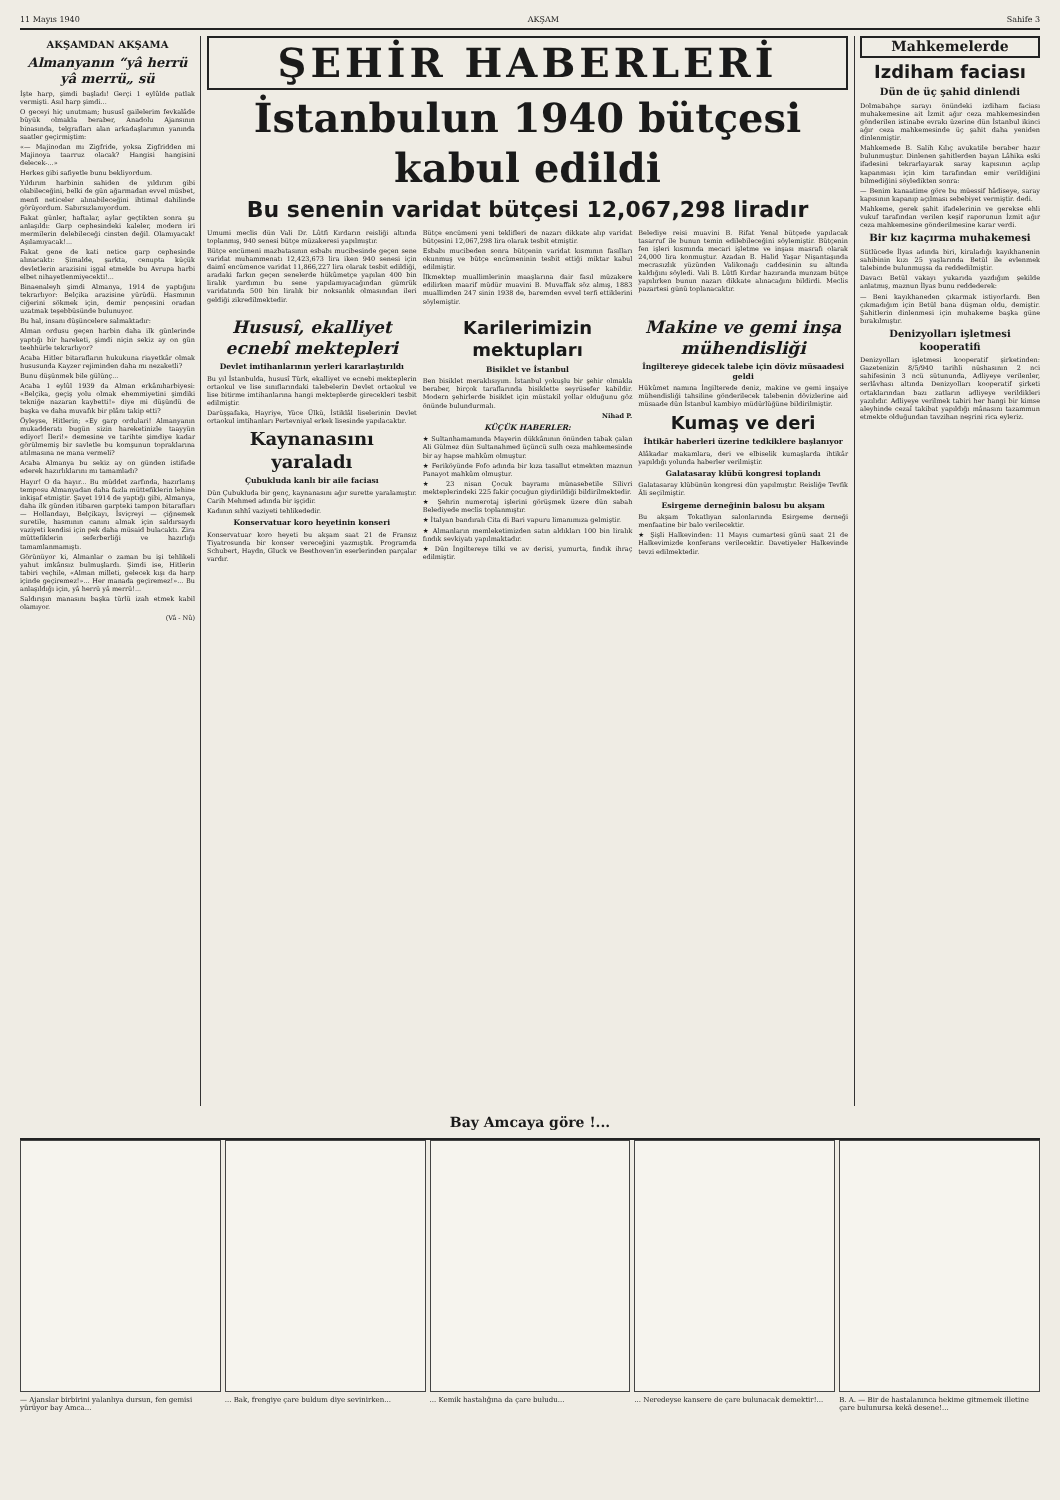11 Mayıs 1940 AKŞAM Sahife 3
AKŞAMDAN AKŞAMA
Almanyanın “yâ herrü yâ merrü„ sü
İşte harp, şimdi başladı! Gerçi 1 eylûlde patlak vermişti. Asıl harp şimdi...
O geceyi hiç unutmam; hususî gailelerim fevkalâde büyük olmakla beraber, Anadolu Ajansının binasında, telgrafları alan arkadaşlarımın yanında saatler geçirmiştim:
«— Majinodan mı Zigfride, yoksa Zigfridden mi Majinoya taarruz olacak? Hangisi hangisini delecek-...»
Herkes gibi safiyetle bunu bekliyordum.
Yıldırım harbinin sahiden de yıldırım gibi olabileceğini, belki de gün ağarmadan evvel müsbet, menfi neticeler alınabileceğini ihtimal dahilinde görüyordum. Sabırsızlanıyordum.
Fakat günler, haftalar, aylar geçtikten sonra şu anlaşıldı: Garp cephesindeki kaleler, modern iri mermilerin delebileceği cinsten değil. Olamıyacak! Aşılamıyacak!...
Fakat gene de kati netice garp cephesinde alınacaktı: Şimalde, şarkta, cenupta küçük devletlerin arazisini işgal etmekle bu Avrupa harbi elbet nihayetlenmiyecekti!...
Binaenaleyh şimdi Almanya, 1914 de yaptığını tekrarlıyor: Belçika arazisine yürüdü. Hasmının ciğerini sökmek için, demir pençesini oradan uzatmak teşebbüsünde bulunuyor.
Bu hal, insanı düşüncelere salmaktadır:
Alman ordusu geçen harbin daha ilk günlerinde yaptığı bir hareketi, şimdi niçin sekiz ay on gün teehhürle tekrarlıyor?
Acaba Hitler bitarafların hukukuna riayetkâr olmak hususunda Kayzer rejiminden daha mı nezaketli?
Bunu düşünmek bile gülünç...
Acaba 1 eylûl 1939 da Alman erkânıharbiyesi: «Belçika, geçiş yolu olmak ehemmiyetini şimdiki tekniğe nazaran kaybetti!» diye mi düşündü de başka ve daha muvafık bir plânı takip etti?
Öyleyse, Hitlerin; «Ey garp ordulari! Almanyanın mukadderatı bugün sizin hareketinizle taayyün ediyor! İleri!» demesine ve tarihte şimdiye kadar görülmemiş bir savletle bu komşunun topraklarına atılmasına ne mana vermeli?
Acaba Almanya bu sekiz ay on günden istifade ederek hazırlıklarını mı tamamladı?
Hayır! O da hayır... Bu müddet zarfında, hazırlanış temposu Almanyadan daha fazla müttefiklerin lehine inkişaf etmiştir. Şayet 1914 de yaptığı gibi, Almanya, daha ilk günden itibaren garpteki tampon bitarafları — Hollandayı, Belçikayı, İsviçreyi — çiğnemek suretile, hasmının canını almak için saldırsaydı vaziyeti kendisi için pek daha müsaid bulacaktı. Zira müttefiklerin seferberliği ve hazırlığı tamamlanmamıştı.
Görünüyor ki, Almanlar o zaman bu işi tehlikeli yahut imkânsız bulmuşlardı. Şimdi ise, Hitlerin tabiri veçhile, «Alman milleti, gelecek kışı da harp içinde geçiremez!»... Her manada geçiremez!»... Bu anlaşıldığı için, yâ herrü yâ merrü!...
Saldırışın manasını başka türlü izah etmek kabil olamıyor.
(Vâ - Nû)
ŞEHİR HABERLERİ
İstanbulun 1940 bütçesi kabul edildi
Bu senenin varidat bütçesi 12,067,298 liradır
Umumi meclis dün Vali Dr. Lûtfi Kırdarın reisliği altında toplanmış, 940 senesi bütçe müzakeresi yapılmıştır.
Bütçe encümeni mazbatasının esbabı mucibesinde geçen sene varidat muhammenatı 12,423,673 lira iken 940 senesi için daimî encümence varidat 11,866,227 lira olarak tesbit edildiği, aradaki farkın geçen senelerde hükûmetçe yapılan 400 bin liralık yardımın bu sene yapılamıyacağından gümrük varidatında 500 bin liralık bir noksanlık olmasından ileri geldiği zikredilmektedir.
Bütçe encümeni yeni teklifleri de nazarı dikkate alıp varidat bütçesini 12,067,298 lira olarak tesbit etmiştir.
Esbabı mucibeden sonra bütçenin varidat kısmının fasılları okunmuş ve bütçe encümeninin tesbit ettiği miktar kabul edilmiştir.
İlkmektep muallimlerinin maaşlarına dair fasıl müzakere edilirken maarif müdür muavini B. Muvaffak söz almış, 1883 muallimden 247 sinin 1938 de, baremden evvel terfi ettiklerini söylemiştir.
Belediye reisi muavini B. Rifat Yenal bütçede yapılacak tasarruf ile bunun temin edilebileceğini söylemiştir. Bütçenin fen işleri kısmında mecari işletme ve inşası masrafı olarak 24,000 lira konmuştur. Azadan B. Halid Yaşar Nişantaşında mecrasızlık yüzünden Valikonağı caddesinin su altında kaldığını söyledi. Vali B. Lûtfi Kırdar hazıranda munzam bütçe yapılırken bunun nazarı dikkate alınacağını bildirdi. Meclis pazartesi günü toplanacaktır.
Hususî, ekalliyet ecnebî mektepleri
Devlet imtihanlarının yerleri kararlaştırıldı
Bu yıl İstanbulda, hususî Türk, ekalliyet ve ecnebi mekteplerin ortaokul ve lise sınıflarındaki talebelerin Devlet ortaokul ve lise bitirme imtihanlarına hangi mekteplerde girecekleri tesbit edilmiştir.
Darüşşafaka, Hayriye, Yüce Ülkü, İstiklâl liselerinin Devlet ortaokul imtihanları Pertevniyal erkek lisesinde yapılacaktır.
Kaynanasını yaraladı
Çubukluda kanlı bir aile faciası
Dün Çubukluda bir genç, kaynanasını ağır surette yaralamıştır. Carih Mehmed adında bir işçidir.
Kadının sıhhî vaziyeti tehlikededir.
Konservatuar koro heyetinin konseri
Konservatuar koro heyeti bu akşam saat 21 de Fransız Tiyatrosunda bir konser vereceğini yazmıştık. Programda Schubert, Haydn, Gluck ve Beethoven'in eserlerinden parçalar vardır.
Karilerimizin mektupları
Bisiklet ve İstanbul
Ben bisiklet meraklısıyım. İstanbul yokuşlu bir şehir olmakla beraber, birçok taraflarında bisiklette seyrüsefer kabildir. Modern şehirlerde bisiklet için müstakil yollar olduğunu göz önünde bulundurmalı.
Nihad P.
KÜÇÜK HABERLER:
★ Sultanhamamında Mayerin dükkânının önünden tabak çalan Ali Gülmez dün Sultanahmed üçüncü sulh ceza mahkemesinde bir ay hapse mahkûm olmuştur.
★ Feriköyünde Fofo adında bir kıza tasallut etmekten maznun Panayot mahkûm olmuştur.
★ 23 nisan Çocuk bayramı münasebetile Silivri mekteplerindeki 225 fakir çocuğun giydirildiği bildirilmektedir.
★ Şehrin numerotaj işlerini görüşmek üzere dün sabah Belediyede meclis toplanmıştır.
★ İtalyan bandıralı Cita di Bari vapuru limanımıza gelmiştir.
★ Almanların memleketimizden satın aldıkları 100 bin liralık fındık sevkiyatı yapılmaktadır.
★ Dün İngiltereye tilki ve av derisi, yumurta, fındık ihraç edilmiştir.
Makine ve gemi inşa mühendisliği
İngiltereye gidecek talebe için döviz müsaadesi geldi
Hükûmet namına İngilterede deniz, makine ve gemi inşaiye mühendisliği tahsiline gönderilecek talebenin dövizlerine aid müsaade dün İstanbul kambiyo müdürlüğüne bildirilmiştir.
Kumaş ve deri
İhtikâr haberleri üzerine tedkiklere başlanıyor
Alâkadar makamlara, deri ve elbiselik kumaşlarda ihtikâr yapıldığı yolunda haberler verilmiştir.
Galatasaray klübü kongresi toplandı
Galatasaray klübünün kongresi dün yapılmıştır. Reisliğe Tevfik Âli seçilmiştir.
Esirgeme derneğinin balosu bu akşam
Bu akşam Tokatlıyan salonlarında Esirgeme derneği menfaatine bir balo verilecektir.
★ Şişli Halkevinden: 11 Mayıs cumartesi günü saat 21 de Halkevimizde konferans verilecektir. Davetiyeler Halkevinde tevzi edilmektedir.
Mahkemelerde
Izdiham faciası
Dün de üç şahid dinlendi
Dolmabahçe sarayı önündeki izdiham faciası muhakemesine ait İzmit ağır ceza mahkemesinden gönderilen istinabe evrakı üzerine dün İstanbul ikinci ağır ceza mahkemesinde üç şahit daha yeniden dinlenmiştir.
Mahkemede B. Salih Kılıç avukatile beraber hazır bulunmuştur. Dinlenen şahitlerden bayan Lâhika eski ifadesini tekrarlayarak saray kapısının açılıp kapanması için kim tarafından emir verildiğini bilmediğini söyledikten sonra:
— Benim kanaatime göre bu müessif hâdiseye, saray kapısının kapanıp açılması sebebiyet vermiştir. dedi.
Mahkeme, gerek şahit ifadelerinin ve gerekse ehli vukuf tarafından verilen keşif raporunun İzmit ağır ceza mahkemesine gönderilmesine karar verdi.
Bir kız kaçırma muhakemesi
Sütlücede İlyas adında biri, kiraladığı kayıkhanenin sahibinin kızı 25 yaşlarında Betül ile evlenmek talebinde bulunmuşsa da reddedilmiştir.
Davacı Betül vakayı yukarıda yazdığım şekilde anlatmış, maznun İlyas bunu reddederek:
— Beni kayıkhaneden çıkarmak istiyorlardı. Ben çıkmadığım için Betül bana düşman oldu, demiştir. Şahitlerin dinlenmesi için muhakeme başka güne bırakılmıştır.
Denizyolları işletmesi kooperatifi
Denizyolları işletmesi kooperatif şirketinden: Gazetenizin 8/5/940 tarihli nüshasının 2 nci sahifesinin 3 ncü sütununda, Adliyeye verilenler, serlâvhası altında Denizyolları kooperatif şirketi ortaklarından bazı zatların adliyeye verildikleri yazılıdır. Adliyeye verilmek tabiri her hangi bir kimse aleyhinde cezaî takibat yapıldığı mânasını tazammun etmekte olduğundan tavzihan neşrini rica eyleriz.
Bay Amcaya göre !...
— Ajanslar birbirini yalanlıya dursun, fen gemisi yürüyor bay Amca...
... Bak, frengiye çare buldum diye sevinirken...
... Kemik hastalığına da çare buludu...
... Neredeyse kansere de çare bulunacak demektir!...
B. A. — Bir de hastalanınca hekime gitmemek illetine çare bulunursa kekâ desene!...